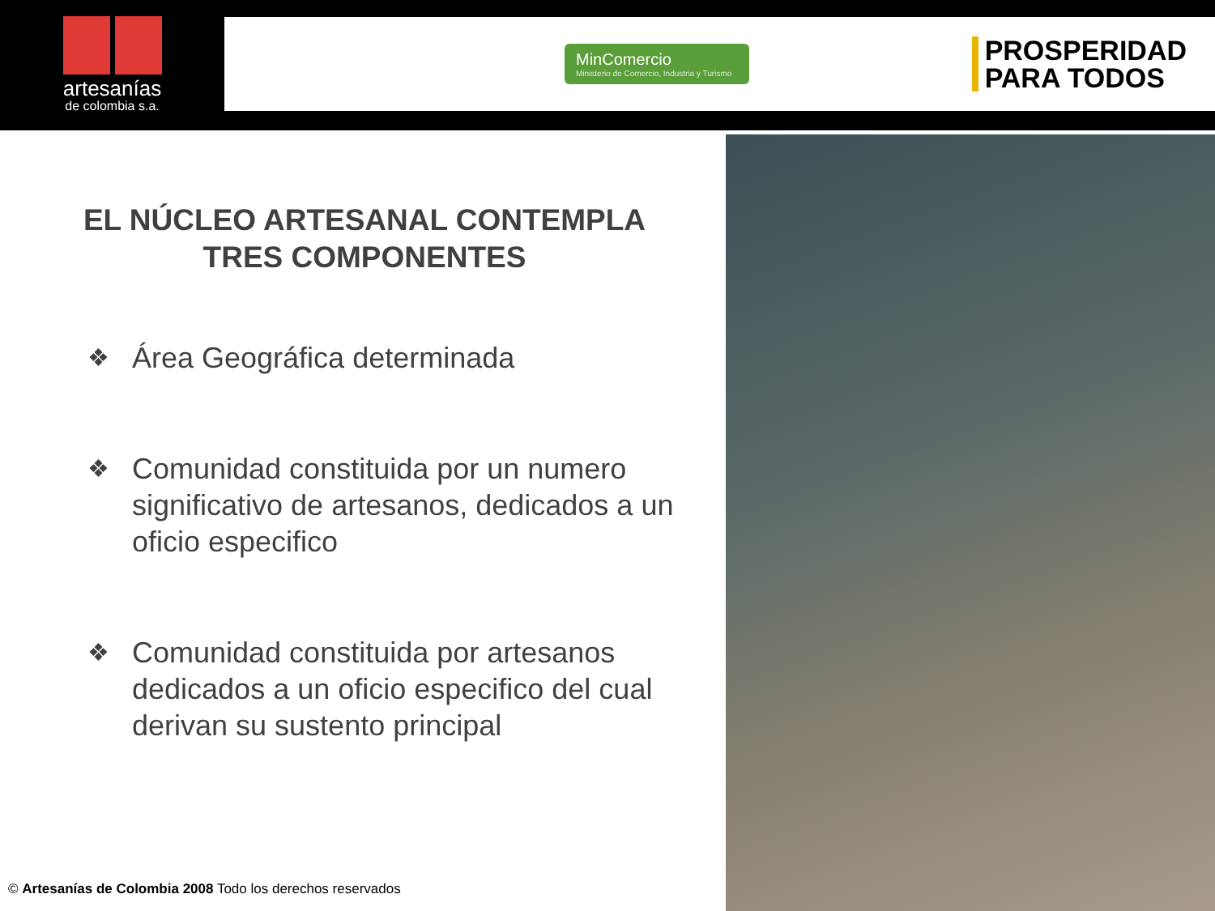artesanías
de colombia s.a.
MinComercio
Ministerio de Comercio, Industria y Turismo
PROSPERIDAD
PARA TODOS
EL NÚCLEO ARTESANAL CONTEMPLA
TRES COMPONENTES
❖
Área Geográfica determinada
❖
Comunidad constituida por un numero significativo de artesanos, dedicados a un oficio especifico
❖
Comunidad constituida por artesanos dedicados a un oficio especifico del cual derivan su sustento principal
© Artesanías de Colombia 2008 Todo los derechos reservados